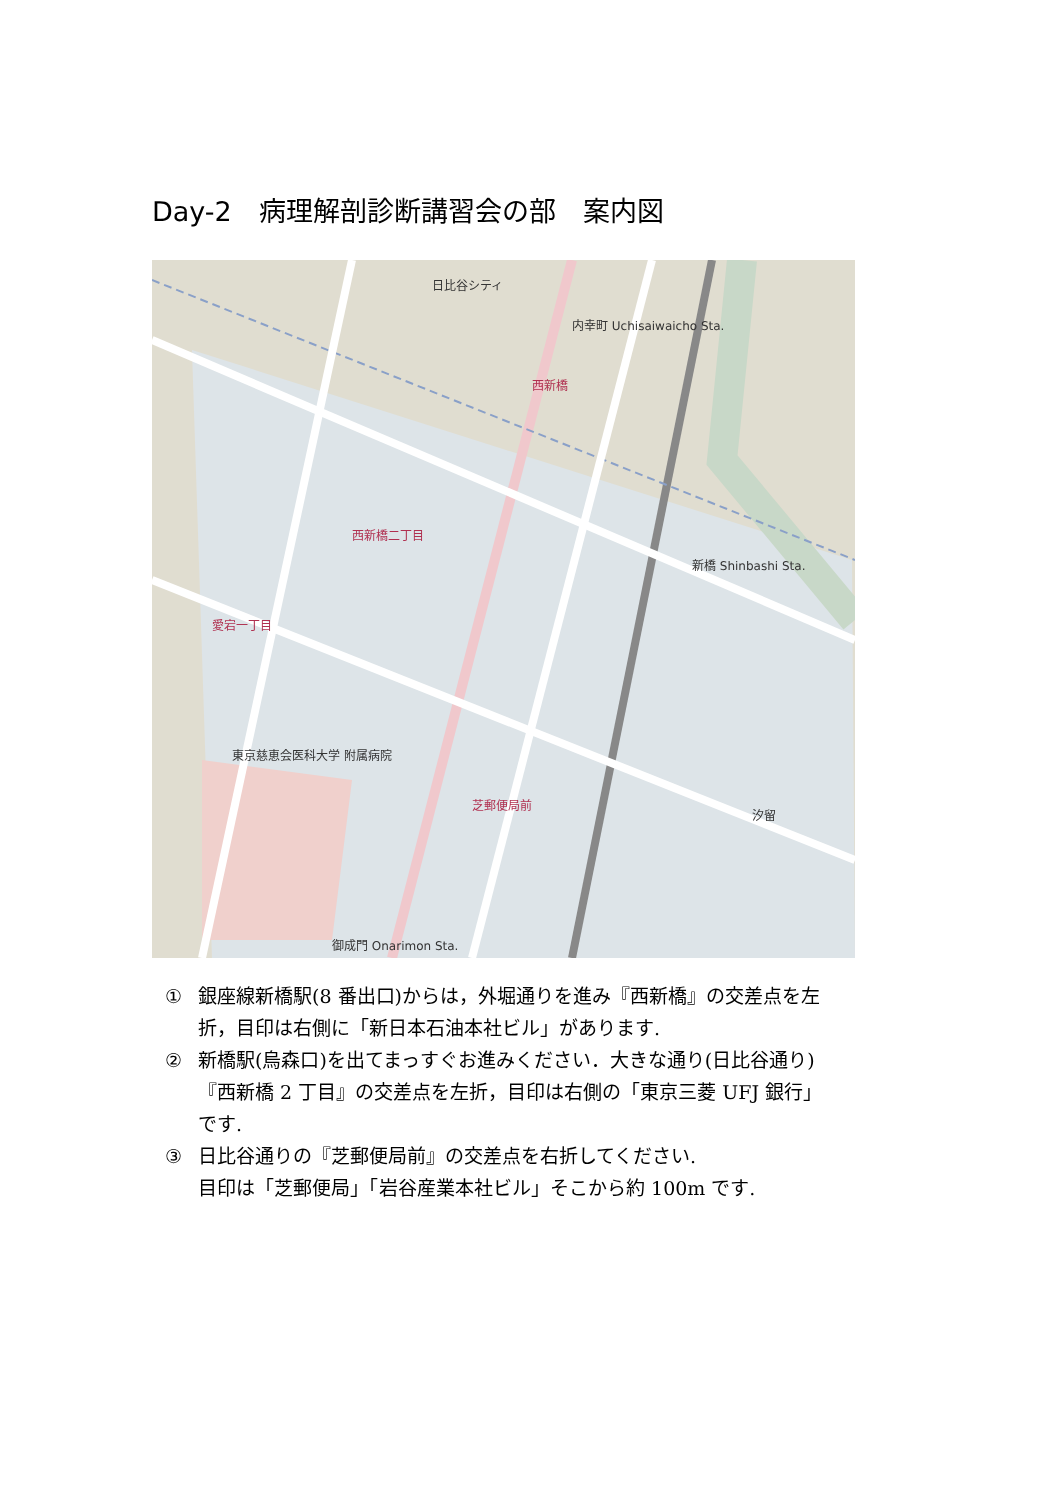Day-2　病理解剖診断講習会の部　案内図
日比谷シティ
内幸町 Uchisaiwaicho Sta.
西新橋
西新橋二丁目
新橋 Shinbashi Sta.
愛宕一丁目
東京慈恵会医科大学 附属病院
芝郵便局前
御成門 Onarimon Sta.
汐留
① 銀座線新橋駅(8 番出口)からは，外堀通りを進み『西新橋』の交差点を左折，目印は右側に「新日本石油本社ビル」があります.
② 新橋駅(烏森口)を出てまっすぐお進みください．大きな通り(日比谷通り)『西新橋 2 丁目』の交差点を左折，目印は右側の「東京三菱 UFJ 銀行」です.
③ 日比谷通りの『芝郵便局前』の交差点を右折してください.
目印は「芝郵便局」「岩谷産業本社ビル」そこから約 100m です.